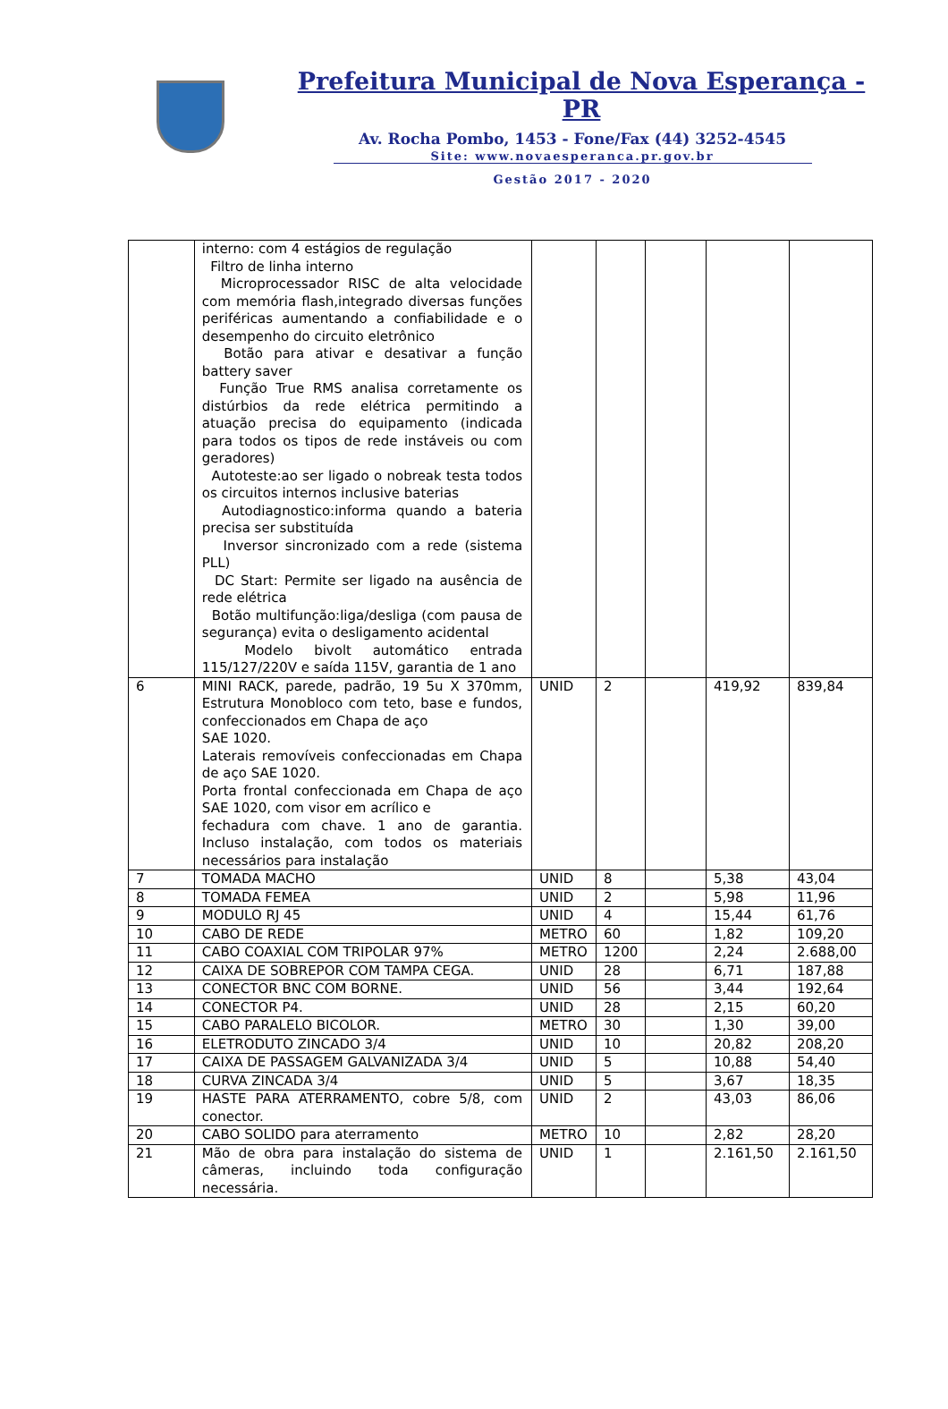Prefeitura Municipal de Nova Esperança - PR
Av. Rocha Pombo, 1453 - Fone/Fax (44) 3252-4545
Site: www.novaesperanca.pr.gov.br
Gestão 2017 - 2020
| | interno: com 4 estágios de regulação Filtro de linha interno Microprocessador RISC de alta velocidade com memória flash,integrado diversas funções periféricas aumentando a confiabilidade e o desempenho do circuito eletrônico Botão para ativar e desativar a função battery saver Função True RMS analisa corretamente os distúrbios da rede elétrica permitindo a atuação precisa do equipamento (indicada para todos os tipos de rede instáveis ou com geradores) Autoteste:ao ser ligado o nobreak testa todos os circuitos internos inclusive baterias Autodiagnostico:informa quando a bateria precisa ser substituída Inversor sincronizado com a rede (sistema PLL) DC Start: Permite ser ligado na ausência de rede elétrica Botão multifunção:liga/desliga (com pausa de segurança) evita o desligamento acidental Modelo bivolt automático entrada 115/127/220V e saída 115V, garantia de 1 ano | | | | | |
| 6 | MINI RACK, parede, padrão, 19 5u X 370mm, Estrutura Monobloco com teto, base e fundos, confeccionados em Chapa de aço SAE 1020. Laterais removíveis confeccionadas em Chapa de aço SAE 1020. Porta frontal confeccionada em Chapa de aço SAE 1020, com visor em acrílico e fechadura com chave. 1 ano de garantia. Incluso instalação, com todos os materiais necessários para instalação | UNID | 2 | | 419,92 | 839,84 |
| 7 | TOMADA MACHO | UNID | 8 | | 5,38 | 43,04 |
| 8 | TOMADA FEMEA | UNID | 2 | | 5,98 | 11,96 |
| 9 | MODULO RJ 45 | UNID | 4 | | 15,44 | 61,76 |
| 10 | CABO DE REDE | METRO | 60 | | 1,82 | 109,20 |
| 11 | CABO COAXIAL COM TRIPOLAR 97% | METRO | 1200 | | 2,24 | 2.688,00 |
| 12 | CAIXA DE SOBREPOR COM TAMPA CEGA. | UNID | 28 | | 6,71 | 187,88 |
| 13 | CONECTOR BNC COM BORNE. | UNID | 56 | | 3,44 | 192,64 |
| 14 | CONECTOR P4. | UNID | 28 | | 2,15 | 60,20 |
| 15 | CABO PARALELO BICOLOR. | METRO | 30 | | 1,30 | 39,00 |
| 16 | ELETRODUTO ZINCADO 3/4 | UNID | 10 | | 20,82 | 208,20 |
| 17 | CAIXA DE PASSAGEM GALVANIZADA 3/4 | UNID | 5 | | 10,88 | 54,40 |
| 18 | CURVA ZINCADA 3/4 | UNID | 5 | | 3,67 | 18,35 |
| 19 | HASTE PARA ATERRAMENTO, cobre 5/8, com conector. | UNID | 2 | | 43,03 | 86,06 |
| 20 | CABO SOLIDO para aterramento | METRO | 10 | | 2,82 | 28,20 |
| 21 | Mão de obra para instalação do sistema de câmeras, incluindo toda configuração necessária. | UNID | 1 | | 2.161,50 | 2.161,50 |